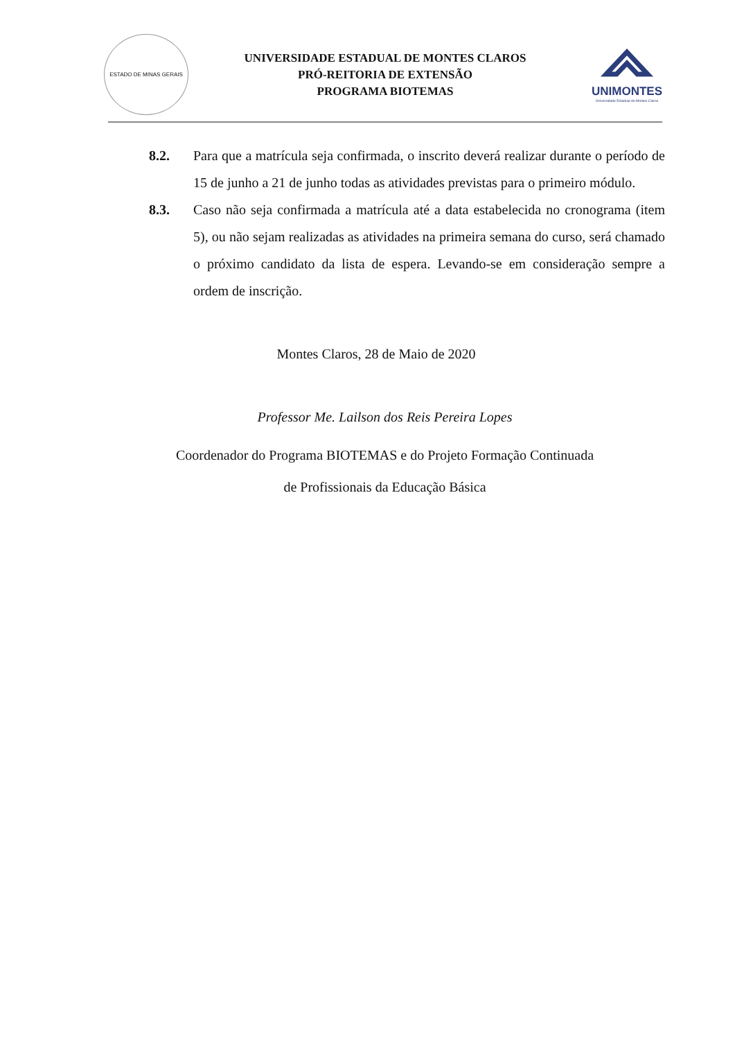ESTADO DE MINAS GERAIS
UNIVERSIDADE ESTADUAL DE MONTES CLAROS
PRÓ-REITORIA DE EXTENSÃO
PROGRAMA BIOTEMAS
UNIMONTES
Universidade Estadual de Montes Claros
8.2. Para que a matrícula seja confirmada, o inscrito deverá realizar durante o período de 15 de junho a 21 de junho todas as atividades previstas para o primeiro módulo.
8.3. Caso não seja confirmada a matrícula até a data estabelecida no cronograma (item 5), ou não sejam realizadas as atividades na primeira semana do curso, será chamado o próximo candidato da lista de espera. Levando-se em consideração sempre a ordem de inscrição.
Montes Claros, 28 de Maio de 2020
Professor Me. Lailson dos Reis Pereira Lopes
Coordenador do Programa BIOTEMAS e do Projeto Formação Continuada
de Profissionais da Educação Básica